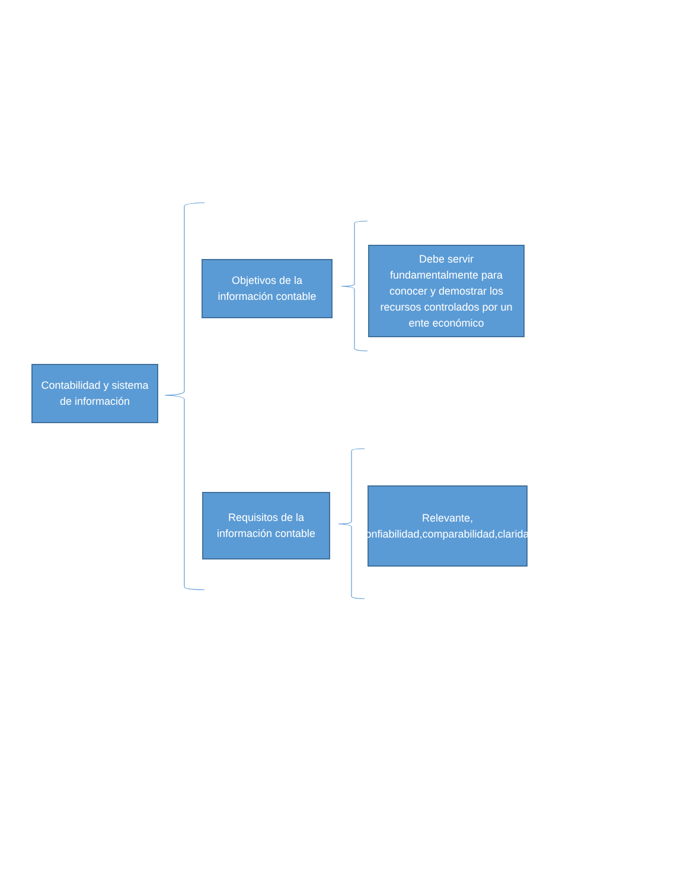Contabilidad y sistema de información
Objetivos de la información contable
Debe servir fundamentalmente para conocer y demostrar los recursos controlados por un ente económico
Requisitos de la información contable
Relevante, confiabilidad,comparabilidad,claridad